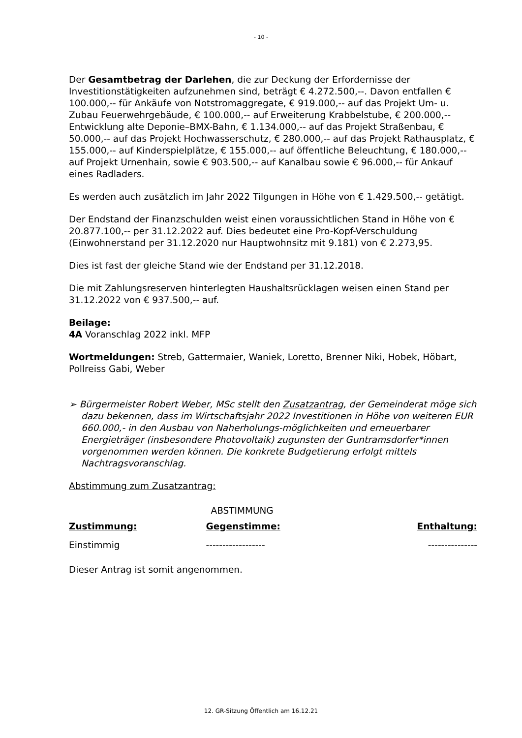- 10 -
Der Gesamtbetrag der Darlehen, die zur Deckung der Erfordernisse der Investitionstätigkeiten aufzunehmen sind, beträgt € 4.272.500,--. Davon entfallen € 100.000,-- für Ankäufe von Notstromaggregate, € 919.000,-- auf das Projekt Um- u. Zubau Feuerwehrgebäude, € 100.000,-- auf Erweiterung Krabbelstube, € 200.000,-- Entwicklung alte Deponie–BMX-Bahn, € 1.134.000,-- auf das Projekt Straßenbau, € 50.000,-- auf das Projekt Hochwasserschutz, € 280.000,-- auf das Projekt Rathausplatz, € 155.000,-- auf Kinderspielplätze, € 155.000,-- auf öffentliche Beleuchtung, € 180.000,-- auf Projekt Urnenhain, sowie € 903.500,-- auf Kanalbau sowie € 96.000,-- für Ankauf eines Radladers.
Es werden auch zusätzlich im Jahr 2022 Tilgungen in Höhe von € 1.429.500,-- getätigt.
Der Endstand der Finanzschulden weist einen voraussichtlichen Stand in Höhe von € 20.877.100,-- per 31.12.2022 auf. Dies bedeutet eine Pro-Kopf-Verschuldung (Einwohnerstand per 31.12.2020 nur Hauptwohnsitz mit 9.181) von € 2.273,95.
Dies ist fast der gleiche Stand wie der Endstand per 31.12.2018.
Die mit Zahlungsreserven hinterlegten Haushaltsrücklagen weisen einen Stand per 31.12.2022 von € 937.500,-- auf.
Beilage:
4A Voranschlag 2022 inkl. MFP
Wortmeldungen: Streb, Gattermaier, Waniek, Loretto, Brenner Niki, Hobek, Höbart, Pollreiss Gabi, Weber
➢ Bürgermeister Robert Weber, MSc stellt den Zusatzantrag, der Gemeinderat möge sich dazu bekennen, dass im Wirtschaftsjahr 2022 Investitionen in Höhe von weiteren EUR 660.000,- in den Ausbau von Naherholungs-möglichkeiten und erneuerbarer Energieträger (insbesondere Photovoltaik) zugunsten der Guntramsdorfer*innen vorgenommen werden können. Die konkrete Budgetierung erfolgt mittels Nachtragsvoranschlag.
Abstimmung zum Zusatzantrag:
| | ABSTIMMUNG | |
| Zustimmung: | Gegenstimme: | Enthaltung: |
| Einstimmig | ------------------ | --------------- |
Dieser Antrag ist somit angenommen.
12. GR-Sitzung Öffentlich am 16.12.21